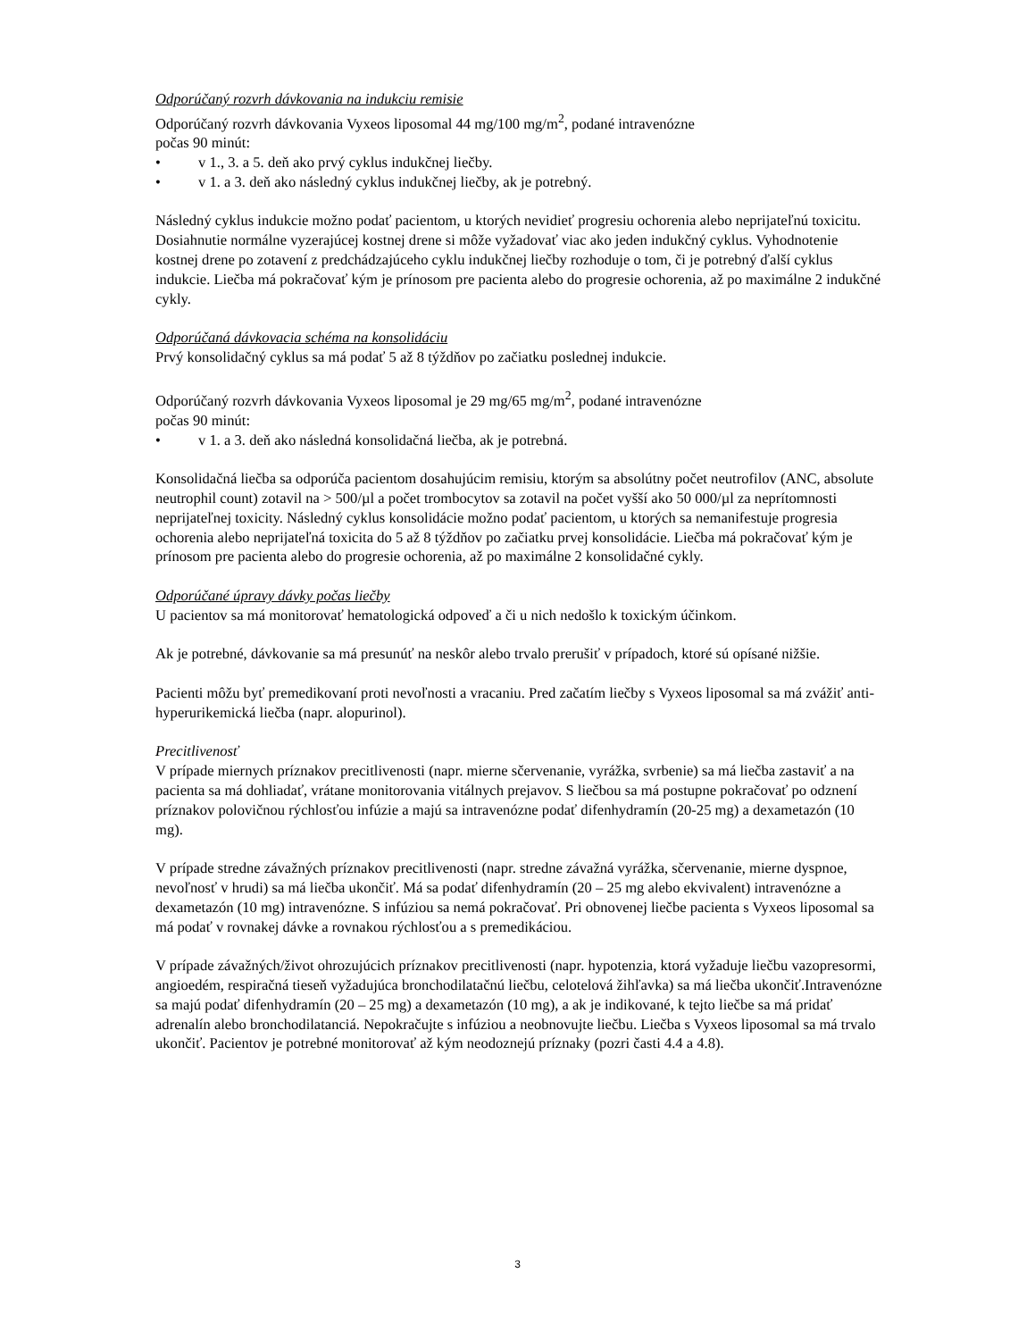Odporúčaný rozvrh dávkovania na indukciu remisie
Odporúčaný rozvrh dávkovania Vyxeos liposomal 44 mg/100 mg/m<sup>2</sup>, podané intravenózne
počas 90 minút:
• v 1., 3. a 5. deň ako prvý cyklus indukčnej liečby.
• v 1. a 3. deň ako následný cyklus indukčnej liečby, ak je potrebný.
Následný cyklus indukcie možno podať pacientom, u ktorých nevidieť progresiu ochorenia alebo neprijateľnú toxicitu. Dosiahnutie normálne vyzerajúcej kostnej drene si môže vyžadovať viac ako jeden indukčný cyklus. Vyhodnotenie kostnej drene po zotavení z predchádzajúceho cyklu indukčnej liečby rozhoduje o tom, či je potrebný ďalší cyklus indukcie. Liečba má pokračovať kým je prínosom pre pacienta alebo do progresie ochorenia, až po maximálne 2 indukčné cykly.
Odporúčaná dávkovacia schéma na konsolidáciu
Prvý konsolidačný cyklus sa má podať 5 až 8 týždňov po začiatku poslednej indukcie.
Odporúčaný rozvrh dávkovania Vyxeos liposomal je 29 mg/65 mg/m<sup>2</sup>, podané intravenózne
počas 90 minút:
• v 1. a 3. deň ako následná konsolidačná liečba, ak je potrebná.
Konsolidačná liečba sa odporúča pacientom dosahujúcim remisiu, ktorým sa absolútny počet neutrofilov (ANC, absolute neutrophil count) zotavil na > 500/µl a počet trombocytov sa zotavil na počet vyšší ako 50 000/µl za neprítomnosti neprijateľnej toxicity. Následný cyklus konsolidácie možno podať pacientom, u ktorých sa nemanifestuje progresia ochorenia alebo neprijateľná toxicita do 5 až 8 týždňov po začiatku prvej konsolidácie. Liečba má pokračovať kým je prínosom pre pacienta alebo do progresie ochorenia, až po maximálne 2 konsolidačné cykly.
Odporúčané úpravy dávky počas liečby
U pacientov sa má monitorovať hematologická odpoveď a či u nich nedošlo k toxickým účinkom.
Ak je potrebné, dávkovanie sa má presunúť na neskôr alebo trvalo prerušiť v prípadoch, ktoré sú opísané nižšie.
Pacienti môžu byť premedikovaní proti nevoľnosti a vracaniu. Pred začatím liečby s Vyxeos liposomal sa má zvážiť anti-hyperurikemická liečba (napr. alopurinol).
Precitlivenosť
V prípade miernych príznakov precitlivenosti (napr. mierne sčervenanie, vyrážka, svrbenie) sa má liečba zastaviť a na pacienta sa má dohliadať, vrátane monitorovania vitálnych prejavov. S liečbou sa má postupne pokračovať po odznení príznakov polovičnou rýchlosťou infúzie a majú sa intravenózne podať difenhydramín (20-25 mg) a dexametazón (10 mg).
V prípade stredne závažných príznakov precitlivenosti (napr. stredne závažná vyrážka, sčervenanie, mierne dyspnoe, nevoľnosť v hrudi) sa má liečba ukončiť. Má sa podať difenhydramín (20 – 25 mg alebo ekvivalent) intravenózne a dexametazón (10 mg) intravenózne. S infúziou sa nemá pokračovať. Pri obnovenej liečbe pacienta s Vyxeos liposomal sa má podať v rovnakej dávke a rovnakou rýchlosťou a s premedikáciou.
V prípade závažných/život ohrozujúcich príznakov precitlivenosti (napr. hypotenzia, ktorá vyžaduje liečbu vazopresormi, angioedém, respiračná tieseň vyžadujúca bronchodilatačnú liečbu, celotelová žihľavka) sa má liečba ukončiť.Intravenózne sa majú podať difenhydramín (20 – 25 mg) a dexametazón (10 mg), a ak je indikované, k tejto liečbe sa má pridať adrenalín alebo bronchodilatanciá. Nepokračujte s infúziou a neobnovujte liečbu. Liečba s Vyxeos liposomal sa má trvalo ukončiť. Pacientov je potrebné monitorovať až kým neodoznejú príznaky (pozri časti 4.4 a 4.8).
3